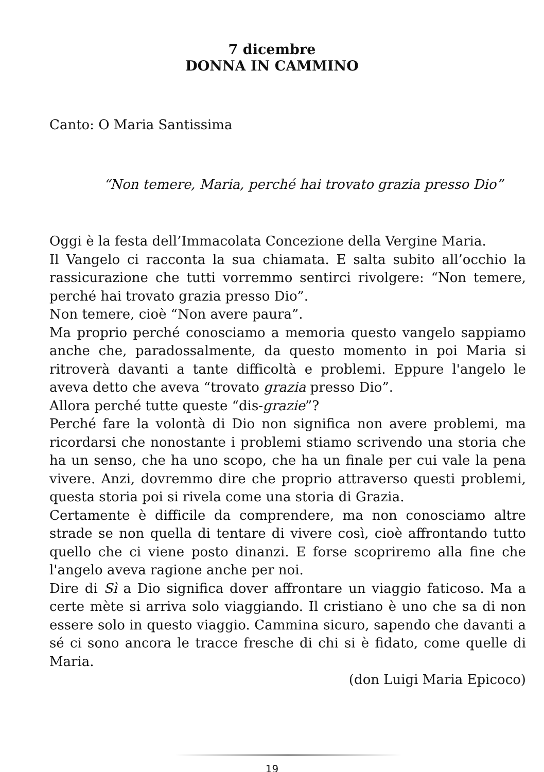7 dicembre
DONNA IN CAMMINO
Canto: O Maria Santissima
“Non temere, Maria, perché hai trovato grazia presso Dio”
Oggi è la festa dell’Immacolata Concezione della Vergine Maria.
Il Vangelo ci racconta la sua chiamata. E salta subito all’occhio la rassicurazione che tutti vorremmo sentirci rivolgere: “Non temere, perché hai trovato grazia presso Dio”.
Non temere, cioè “Non avere paura”.
Ma proprio perché conosciamo a memoria questo vangelo sappiamo anche che, paradossalmente, da questo momento in poi Maria si ritroverà davanti a tante difficoltà e problemi. Eppure l'angelo le aveva detto che aveva “trovato grazia presso Dio”.
Allora perché tutte queste “dis-grazie”?
Perché fare la volontà di Dio non significa non avere problemi, ma ricordarsi che nonostante i problemi stiamo scrivendo una storia che ha un senso, che ha uno scopo, che ha un finale per cui vale la pena vivere. Anzi, dovremmo dire che proprio attraverso questi problemi, questa storia poi si rivela come una storia di Grazia.
Certamente è difficile da comprendere, ma non conosciamo altre strade se non quella di tentare di vivere così, cioè affrontando tutto quello che ci viene posto dinanzi. E forse scopriremo alla fine che l'angelo aveva ragione anche per noi.
Dire di Sì a Dio significa dover affrontare un viaggio faticoso. Ma a certe mète si arriva solo viaggiando. Il cristiano è uno che sa di non essere solo in questo viaggio. Cammina sicuro, sapendo che davanti a sé ci sono ancora le tracce fresche di chi si è fidato, come quelle di Maria.
(don Luigi Maria Epicoco)
19